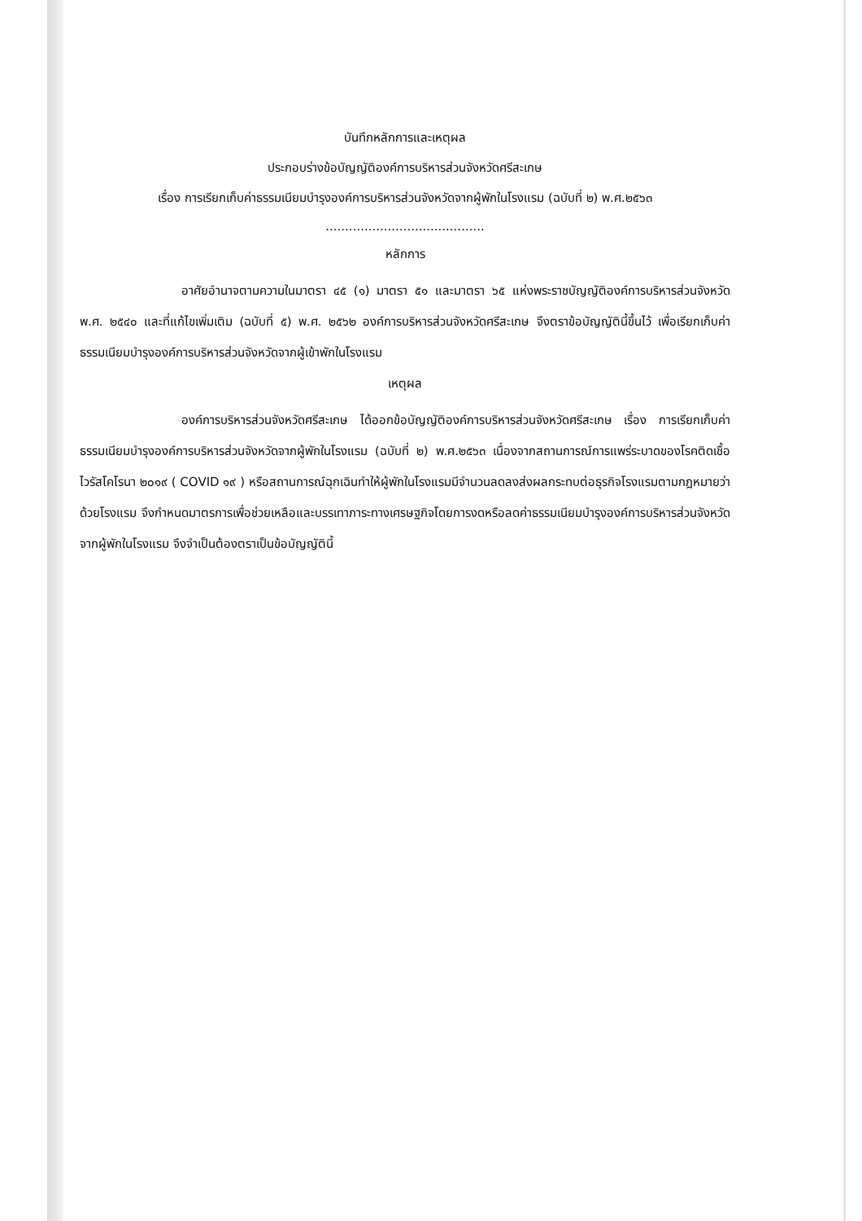บันทึกหลักการและเหตุผล
ประกอบร่างข้อบัญญัติองค์การบริหารส่วนจังหวัดศรีสะเกษ
เรื่อง การเรียกเก็บค่าธรรมเนียมบำรุงองค์การบริหารส่วนจังหวัดจากผู้พักในโรงแรม (ฉบับที่ ๒) พ.ศ.๒๕๖๓
.........................................
หลักการ
อาศัยอำนาจตามความในมาตรา ๔๕ (๑) มาตรา ๕๑ และมาตรา ๖๕ แห่งพระราชบัญญัติองค์การบริหารส่วนจังหวัด พ.ศ. ๒๕๔๐ และที่แก้ไขเพิ่มเติม (ฉบับที่ ๕) พ.ศ. ๒๕๖๒ องค์การบริหารส่วนจังหวัดศรีสะเกษ จึงตราข้อบัญญัตินี้ขึ้นไว้ เพื่อเรียกเก็บค่าธรรมเนียมบำรุงองค์การบริหารส่วนจังหวัดจากผู้เข้าพักในโรงแรม
เหตุผล
องค์การบริหารส่วนจังหวัดศรีสะเกษ ได้ออกข้อบัญญัติองค์การบริหารส่วนจังหวัดศรีสะเกษ เรื่อง การเรียกเก็บค่าธรรมเนียมบำรุงองค์การบริหารส่วนจังหวัดจากผู้พักในโรงแรม (ฉบับที่ ๒) พ.ศ.๒๕๖๓ เนื่องจากสถานการณ์การแพร่ระบาดของโรคติดเชื้อไวรัสโคโรนา ๒๐๑๙ ( COVID ๑๙ ) หรือสถานการณ์ฉุกเฉินทำให้ผู้พักในโรงแรมมีจำนวนลดลงส่งผลกระทบต่อธุรกิจโรงแรมตามกฎหมายว่าด้วยโรงแรม จึงกำหนดมาตรการเพื่อช่วยเหลือและบรรเทาภาระทางเศรษฐกิจโดยการงดหรือลดค่าธรรมเนียมบำรุงองค์การบริหารส่วนจังหวัดจากผู้พักในโรงแรม จึงจำเป็นต้องตราเป็นข้อบัญญัตินี้